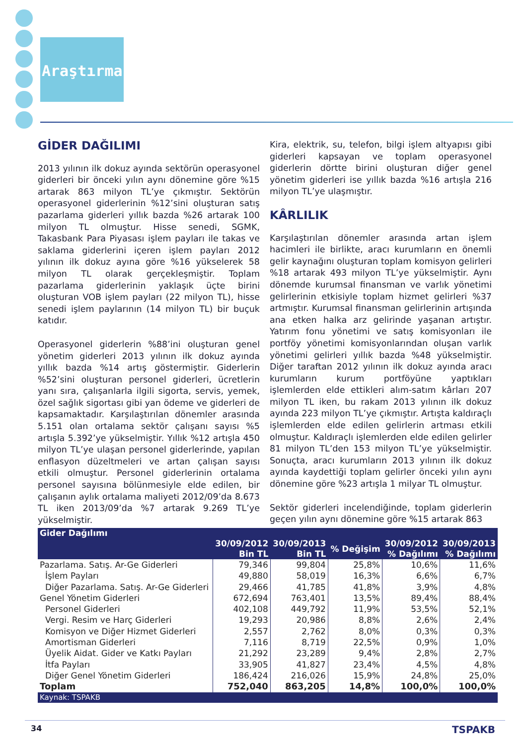Araştırma
GİDER DAĞILIMI
2013 yılının ilk dokuz ayında sektörün operasyonel giderleri bir önceki yılın aynı dönemine göre %15 artarak 863 milyon TL’ye çıkmıştır. Sektörün operasyonel giderlerinin %12’sini oluşturan satış pazarlama giderleri yıllık bazda %26 artarak 100 milyon TL olmuştur. Hisse senedi, SGMK, Takasbank Para Piyasası işlem payları ile takas ve saklama giderlerini içeren işlem payları 2012 yılının ilk dokuz ayına göre %16 yükselerek 58 milyon TL olarak gerçekleşmiştir. Toplam pazarlama giderlerinin yaklaşık üçte birini oluşturan VOB işlem payları (22 milyon TL), hisse senedi işlem paylarının (14 milyon TL) bir buçuk katıdır.
Operasyonel giderlerin %88’ini oluşturan genel yönetim giderleri 2013 yılının ilk dokuz ayında yıllık bazda %14 artış göstermiştir. Giderlerin %52’sini oluşturan personel giderleri, ücretlerin yanı sıra, çalışanlarla ilgili sigorta, servis, yemek, özel sağlık sigortası gibi yan ödeme ve giderleri de kapsamaktadır. Karşılaştırılan dönemler arasında 5.151 olan ortalama sektör çalışanı sayısı %5 artışla 5.392’ye yükselmiştir. Yıllık %12 artışla 450 milyon TL’ye ulaşan personel giderlerinde, yapılan enflasyon düzeltmeleri ve artan çalışan sayısı etkili olmuştur. Personel giderlerinin ortalama personel sayısına bölünmesiyle elde edilen, bir çalışanın aylık ortalama maliyeti 2012/09’da 8.673 TL iken 2013/09’da %7 artarak 9.269 TL’ye yükselmiştir.
Kira, elektrik, su, telefon, bilgi işlem altyapısı gibi giderleri kapsayan ve toplam operasyonel giderlerin dörtte birini oluşturan diğer genel yönetim giderleri ise yıllık bazda %16 artışla 216 milyon TL’ye ulaşmıştır.
KÂRLILIK
Karşılaştırılan dönemler arasında artan işlem hacimleri ile birlikte, aracı kurumların en önemli gelir kaynağını oluşturan toplam komisyon gelirleri %18 artarak 493 milyon TL’ye yükselmiştir. Aynı dönemde kurumsal finansman ve varlık yönetimi gelirlerinin etkisiyle toplam hizmet gelirleri %37 artmıştır. Kurumsal finansman gelirlerinin artışında ana etken halka arz gelirinde yaşanan artıştır. Yatırım fonu yönetimi ve satış komisyonları ile portföy yönetimi komisyonlarından oluşan varlık yönetimi gelirleri yıllık bazda %48 yükselmiştir. Diğer taraftan 2012 yılının ilk dokuz ayında aracı kurumların kurum portföyüne yaptıkları işlemlerden elde ettikleri alım-satım kârları 207 milyon TL iken, bu rakam 2013 yılının ilk dokuz ayında 223 milyon TL’ye çıkmıştır. Artışta kaldıraçlı işlemlerden elde edilen gelirlerin artması etkili olmuştur. Kaldıraçlı işlemlerden elde edilen gelirler 81 milyon TL’den 153 milyon TL’ye yükselmiştir. Sonuçta, aracı kurumların 2013 yılının ilk dokuz ayında kaydettiği toplam gelirler önceki yılın aynı dönemine göre %23 artışla 1 milyar TL olmuştur.
Sektör giderleri incelendiğinde, toplam giderlerin geçen yılın aynı dönemine göre %15 artarak 863
| Gider Dağılımı | | | | | |
| --- | --- | --- | --- | --- | --- |
| | 30/09/2012 Bin TL | 30/09/2013 Bin TL | % Değişim | 30/09/2012 % Dağılımı | 30/09/2013 % Dağılımı |
| Pazarlama. Satış. Ar-Ge Giderleri | 79,346 | 99,804 | 25,8% | 10,6% | 11,6% |
| İşlem Payları | 49,880 | 58,019 | 16,3% | 6,6% | 6,7% |
| Diğer Pazarlama. Satış. Ar-Ge Giderleri | 29,466 | 41,785 | 41,8% | 3,9% | 4,8% |
| Genel Yönetim Giderleri | 672,694 | 763,401 | 13,5% | 89,4% | 88,4% |
| Personel Giderleri | 402,108 | 449,792 | 11,9% | 53,5% | 52,1% |
| Vergi. Resim ve Harç Giderleri | 19,293 | 20,986 | 8,8% | 2,6% | 2,4% |
| Komisyon ve Diğer Hizmet Giderleri | 2,557 | 2,762 | 8,0% | 0,3% | 0,3% |
| Amortisman Giderleri | 7,116 | 8,719 | 22,5% | 0,9% | 1,0% |
| Üyelik Aidat. Gider ve Katkı Payları | 21,292 | 23,289 | 9,4% | 2,8% | 2,7% |
| İtfa Payları | 33,905 | 41,827 | 23,4% | 4,5% | 4,8% |
| Diğer Genel Yönetim Giderleri | 186,424 | 216,026 | 15,9% | 24,8% | 25,0% |
| Toplam | 752,040 | 863,205 | 14,8% | 100,0% | 100,0% |
| Kaynak: TSPAKB | | | | | |
34 TSPAKB